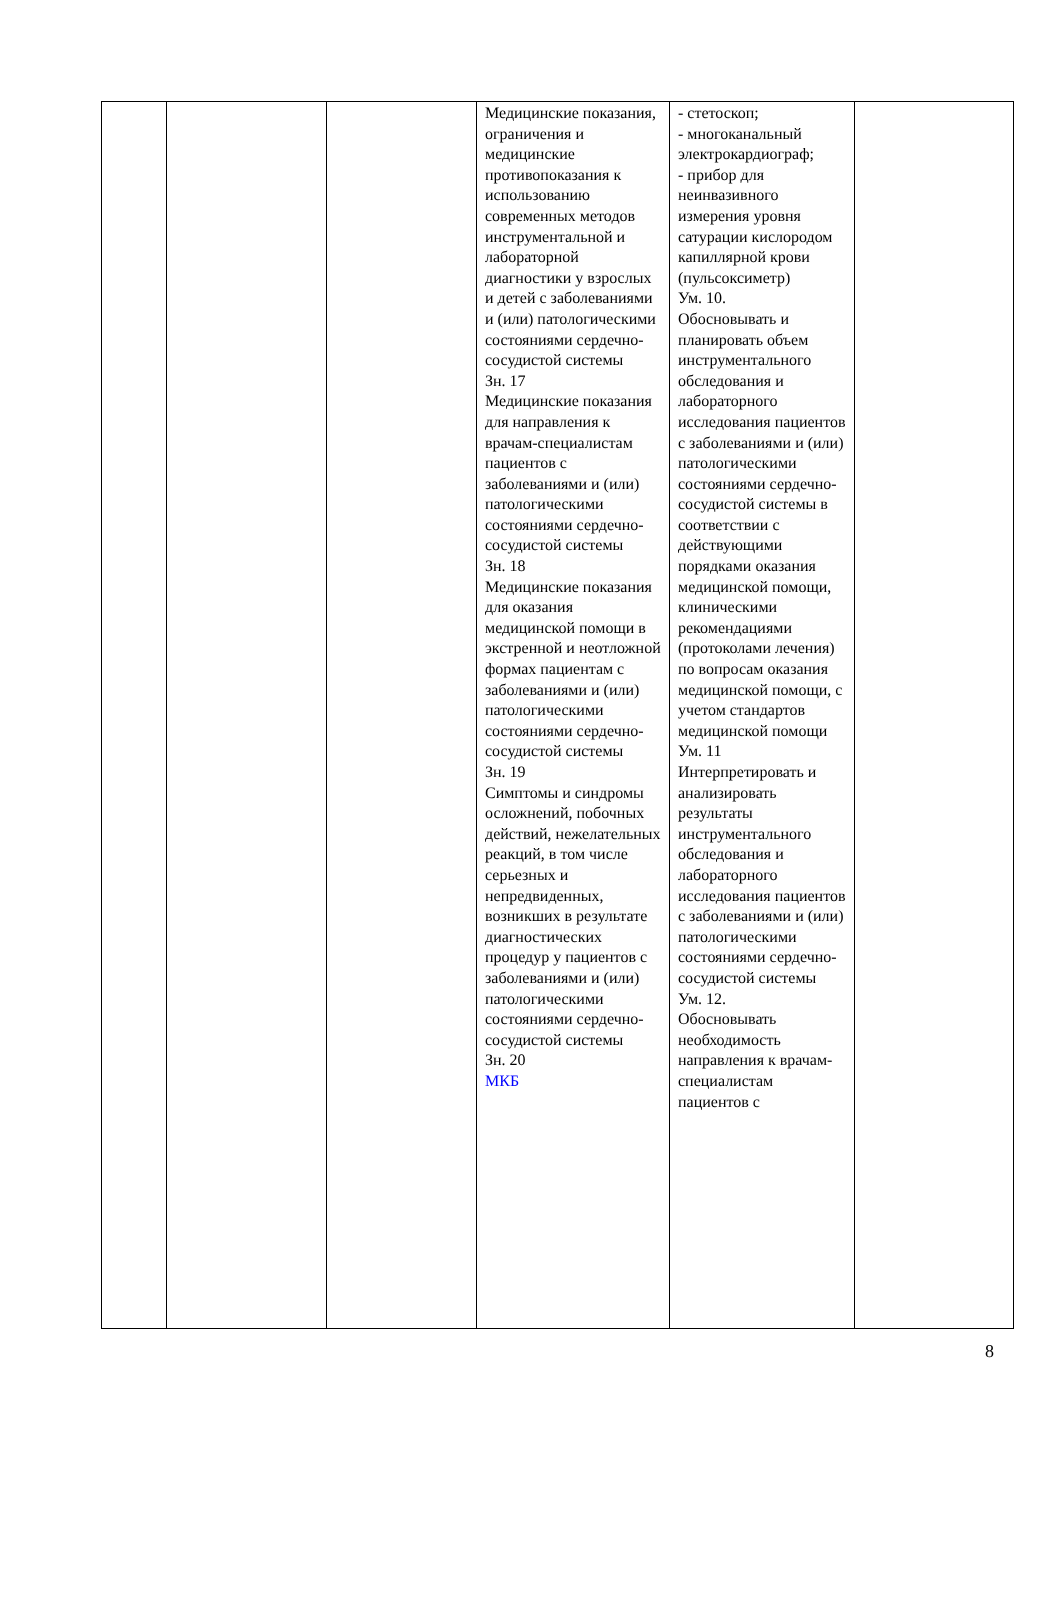| | | | Медицинские показания, ограничения и медицинские противопоказания к использованию современных методов инструментальной и лабораторной диагностики у взрослых и детей с заболеваниями и (или) патологическими состояниями сердечно-сосудистой системы Зн. 17 Медицинские показания для направления к врачам-специалистам пациентов с заболеваниями и (или) патологическими состояниями сердечно-сосудистой системы Зн. 18 Медицинские показания для оказания медицинской помощи в экстренной и неотложной формах пациентам с заболеваниями и (или) патологическими состояниями сердечно-сосудистой системы Зн. 19 Симптомы и синдромы осложнений, побочных действий, нежелательных реакций, в том числе серьезных и непредвиденных, возникших в результате диагностических процедур у пациентов с заболеваниями и (или) патологическими состояниями сердечно-сосудистой системы Зн. 20 МКБ | - стетоскоп; - многоканальный электрокардиограф; - прибор для неинвазивного измерения уровня сатурации кислородом капиллярной крови (пульсоксиметр) Ум. 10. Обосновывать и планировать объем инструментального обследования и лабораторного исследования пациентов с заболеваниями и (или) патологическими состояниями сердечно-сосудистой системы в соответствии с действующими порядками оказания медицинской помощи, клиническими рекомендациями (протоколами лечения) по вопросам оказания медицинской помощи, с учетом стандартов медицинской помощи Ум. 11 Интерпретировать и анализировать результаты инструментального обследования и лабораторного исследования пациентов с заболеваниями и (или) патологическими состояниями сердечно-сосудистой системы Ум. 12. Обосновывать необходимость направления к врачам-специалистам пациентов с | |
8